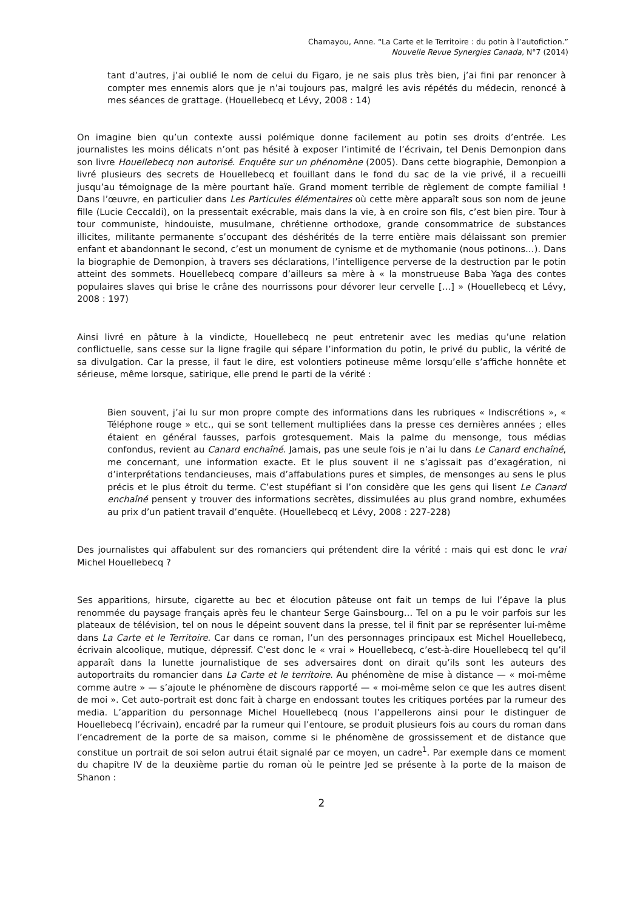Chamayou, Anne. “La Carte et le Territoire : du potin à l’autofiction.”
Nouvelle Revue Synergies Canada, N°7 (2014)
tant d’autres, j’ai oublié le nom de celui du Figaro, je ne sais plus très bien, j’ai fini par renoncer à compter mes ennemis alors que je n’ai toujours pas, malgré les avis répétés du médecin, renoncé à mes séances de grattage. (Houellebecq et Lévy, 2008 : 14)
On imagine bien qu’un contexte aussi polémique donne facilement au potin ses droits d’entrée. Les journalistes les moins délicats n’ont pas hésité à exposer l’intimité de l’écrivain, tel Denis Demonpion dans son livre Houellebecq non autorisé. Enquête sur un phénomène (2005). Dans cette biographie, Demonpion a livré plusieurs des secrets de Houellebecq et fouillant dans le fond du sac de la vie privé, il a recueilli jusqu’au témoignage de la mère pourtant haïe. Grand moment terrible de règlement de compte familial ! Dans l’œuvre, en particulier dans Les Particules élémentaires où cette mère apparaît sous son nom de jeune fille (Lucie Ceccaldi), on la pressentait exécrable, mais dans la vie, à en croire son fils, c’est bien pire. Tour à tour communiste, hindouiste, musulmane, chrétienne orthodoxe, grande consommatrice de substances illicites, militante permanente s’occupant des déshérités de la terre entière mais délaissant son premier enfant et abandonnant le second, c’est un monument de cynisme et de mythomanie (nous potinons…). Dans la biographie de Demonpion, à travers ses déclarations, l’intelligence perverse de la destruction par le potin atteint des sommets. Houellebecq compare d’ailleurs sa mère à « la monstrueuse Baba Yaga des contes populaires slaves qui brise le crâne des nourrissons pour dévorer leur cervelle […] » (Houellebecq et Lévy, 2008 : 197)
Ainsi livré en pâture à la vindicte, Houellebecq ne peut entretenir avec les medias qu’une relation conflictuelle, sans cesse sur la ligne fragile qui sépare l’information du potin, le privé du public, la vérité de sa divulgation. Car la presse, il faut le dire, est volontiers potineuse même lorsqu’elle s’affiche honnête et sérieuse, même lorsque, satirique, elle prend le parti de la vérité :
Bien souvent, j’ai lu sur mon propre compte des informations dans les rubriques « Indiscrétions », « Téléphone rouge » etc., qui se sont tellement multipliées dans la presse ces dernières années ; elles étaient en général fausses, parfois grotesquement. Mais la palme du mensonge, tous médias confondus, revient au Canard enchaîné. Jamais, pas une seule fois je n’ai lu dans Le Canard enchaîné, me concernant, une information exacte. Et le plus souvent il ne s’agissait pas d’exagération, ni d’interprétations tendancieuses, mais d’affabulations pures et simples, de mensonges au sens le plus précis et le plus étroit du terme. C’est stupéfiant si l’on considère que les gens qui lisent Le Canard enchaîné pensent y trouver des informations secrètes, dissimulées au plus grand nombre, exhumées au prix d’un patient travail d’enquête. (Houellebecq et Lévy, 2008 : 227-228)
Des journalistes qui affabulent sur des romanciers qui prétendent dire la vérité : mais qui est donc le vrai Michel Houellebecq ?
Ses apparitions, hirsute, cigarette au bec et élocution pâteuse ont fait un temps de lui l’épave la plus renommée du paysage français après feu le chanteur Serge Gainsbourg… Tel on a pu le voir parfois sur les plateaux de télévision, tel on nous le dépeint souvent dans la presse, tel il finit par se représenter lui-même dans La Carte et le Territoire. Car dans ce roman, l’un des personnages principaux est Michel Houellebecq, écrivain alcoolique, mutique, dépressif. C’est donc le « vrai » Houellebecq, c’est-à-dire Houellebecq tel qu’il apparaît dans la lunette journalistique de ses adversaires dont on dirait qu’ils sont les auteurs des autoportraits du romancier dans La Carte et le territoire. Au phénomène de mise à distance — « moi-même comme autre » — s’ajoute le phénomène de discours rapporté — « moi-même selon ce que les autres disent de moi ». Cet auto-portrait est donc fait à charge en endossant toutes les critiques portées par la rumeur des media. L’apparition du personnage Michel Houellebecq (nous l’appellerons ainsi pour le distinguer de Houellebecq l’écrivain), encadré par la rumeur qui l’entoure, se produit plusieurs fois au cours du roman dans l’encadrement de la porte de sa maison, comme si le phénomène de grossissement et de distance que constitue un portrait de soi selon autrui était signalé par ce moyen, un cadre<sup>1</sup>. Par exemple dans ce moment du chapitre IV de la deuxième partie du roman où le peintre Jed se présente à la porte de la maison de Shanon :
2